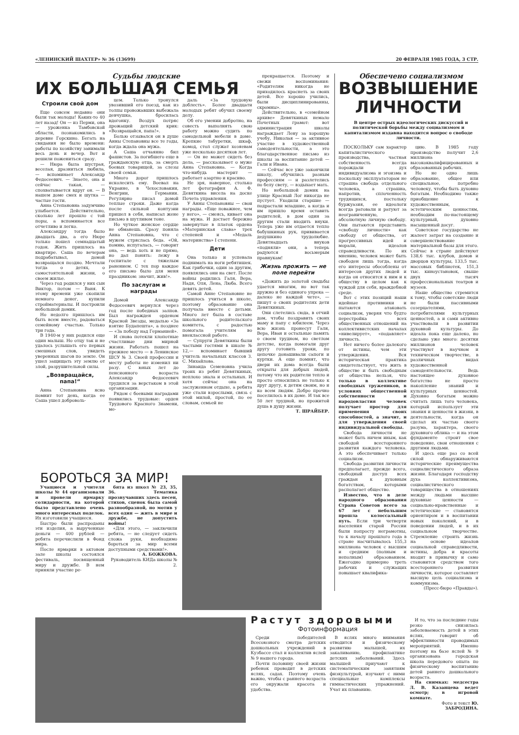«ЛЕНИНСКИЙ ШАХТЕР» № 36 (13699) 20 ФЕВРАЛЯ 1985 ГОДА, 3 СТР.
Судьбы людские
ИХ БОЛЬШАЯ СЕМЬЯ
Строили свой дом
Еще совсем недавно они были так молоды! Каких-то 40 лет назад! Он — из Перми, она — уроженка Тамбовской области, познакомились в деревне Горскино. Бегать на свидания не было времени: работы по хозяйству занимали весь день и вечер. Вот и решили пожениться сразу.
— Нюра была шустрая, веселая, дразниться любила, — вспоминает Александр Федосеевич. — Знаете, она и сейчас такая, — спохватывается вдруг он. — В нашем доме смех и шутка — частые гости.
Анна Степановна задумчиво улыбается. Действительно, сколько лет прошло с той поры, а вспоминается все отчетливо и легко.
Александру тогда было двадцать два, а его Нюре только пошел семнадцатый годок. Жить пришлось на квартире. Саша по вечерам подрабатывал, домой возвращался поздно. Мечтали тогда о детях, о самостоятельной жизни, о своем жилье.
Через год родился у них сын Виктор, потом — Ваня. К этому времени уже скопили немного денег, купили стройматериалы. И построили небольшой домик.
Но недолго пришлось им быть всем вместе, радоваться семейному счастью. Только три года.
В 1940-м у них родился еще один малыш. Но отцу так и не удалось услышать его первых смешных слов, увидеть уверенных шагов по земле. Он ушел защищать эту землю от злой, разрушительной силы.
„Возвращайся, папа!“
Анна Степановна ясно помнит тот день, когда ее Саша ушел доброволь-
цем. Только тронулся увозивший его поезд, как из толпы провожавших выбежала девчушка, бросилась вдогонку. Воздух потряс дрожащий детский крик: «Возвращайся, папа!».
Болью отзывался он в душе Анны Степановны все те годы, когда ждала она мужа.
А Саша отчаянно бил фашистов. За погибшего еще в гражданскую отца, за смерть боевых товарищей, за слезы своей семьи.
Много дорог пришлось исколесить ему. Воевал на Украине, в Чехословакии, Венгрии, Германии. Регулярно писал домой теплые строки. Даже когда после сильной контузии пришел в себя, написал жене письмо в шутливом тоне.
Но чуткое женское сердце не обманешь. Сразу поняла Анна Степановна, что с мужем стряслась беда. «Ой, помню, испугалась, — говорит она, — ведь хоть и не прямо, но дал понять: лежу в госпитале с тяжелым ранением. С тех пор каждое его письмо было для меня праздником: значит, жив!».
По заслугам и награды
Домой Александр Федосеевич вернулся через год после победных залпов. Был награжден орденом Красной Звезды, медалью «За взятие Будапешта», а позднее — «За победу над Германией».
И снова потекли хлопотные счастливые дни мирной жизни. Работать пошел на прежнее место — в Ленинское ШСУ № 3. Своей профессии и месту работы не изменил ни разу. С юных лет до пенсионного возраста Александр Федосеевич трудился за верстаком в этой организации.
Рядом с боевыми наградами появились трудовые: орден Трудового Красного Знамени, ме-
даль «За трудовую доблесть». Более двадцати молодых ребят обучил своему делу.
Об его умении добротно, на совесть выполнять свою работу можно судить по самодельной мебели в доме. Крепкие табуретки, шкаф, комод, стол служат хозяевам уже несколько десятков лет.
— Он не может сидеть без дела, — рассказывает о муже Анна Степановна. — Когда что-нибудь мастерит — работает азартно и красиво.
Не зря, наверное, столько лет фотография А. Ф. Девяткина висела на доске Почета управления.
У Анны Степановны — свои награды. «Еще поважнее, чем у него», — смеясь, кивает она на мужа. И достает бережно завернутые в платок ордена «Материнская слава» трех степеней и «Медаль материнства» I степени.
Дети
Она только и успевала поднимать на ноги ребятишек. Как грибочки, один за другим, появлялись они на свет. После войны родились Галя, Вера, Надя, Оля, Лена, Люба. Всего девять детей.
Самой Анне Степановне не пришлось учиться в школе, поэтому образование она получала вместе с детьми. Много лет была в составе школьного родительского комитета, с радостью помогала учителям во внеклассной работе.
— Супруги Девяткины были частыми гостями в школе № 12,— вспоминает бывший учитель начальных классов З. С. Михайлова.
Зинаида Семеновна учила троих из ребят Девяткиных, неплохо знала и остальных. И хотя сейчас она на заслуженном отдыхе, а ребята уже стали взрослыми, связь с этой милой, простой, по ее словам, семьей не
прекращается. Поэтому и свежи воспоминания: «Родителям никогда не приходилось краснеть за своих детей. Все хорошо учились, были дисциплинированны, скромны».
Действительно, в «семейном архиве» Девяткиных немало Почетных грамот: вот администрация школы награждает Лену за хорошую учебу, Николая — за активное участие в художественной самодеятельности, а это благодарственное письмо из школы за воспитание детей — Гали и Ивана.
— Сейчас все уже закончили школу, обучились разным профессиям — и разлетелись по белу свету, — вздыхает мать.
Но небольшой домик на улице Красный Лог никогда не пустует. Уходили старшие — подрастали младшие, а когда и им пришло время оставить родителей, в дом один за другим стали входить внуки. Теперь уже им отдается тепло бабушкиных рук, прививается дедушкино трудолюбие. Девятнадцать внуков «подняли» они, а теперь радуются восьмерым правнукам!
Жизнь прожить — не поле перейти
«Дожить до золотой свадьбы удается многим, но вот так дружно и без единого упрека — далеко не каждой чете», — пишут о своих родителях дети Девяткиных.
Они слетелись сюда, в отчий дом, чтобы поздравить своих маму и папу с юбилеем. Через всю жизнь пронесут Галя, Вера, Иван и остальные память о своем трудном, но светлом детстве, когда помогали друг другу готовить уроки, по цепочке донашивали сапоги и куртки. А еще помнят, что двери их дома всегда были открыты для добрых людей, потому что их родители тепло и просто относились не только к друг другу, к детям своим, но и ко всем людям. Добро прочно поселилось в их доме. И так все 50 лет трудной, но прожитой душа в душу жизни.
Т. ШРАЙБЕР.
Обеспечено социализмом
ВОЗВЫШЕНИЕ ЛИЧНОСТИ
В центре острых идеологических дискуссий и политической борьбы между социализмом и капитализмом издавна находится вопрос о свободе личности.
ПОСКОЛЬКУ сам характер капиталистического производства, частная собственность всегда порождали дух индивидуализма и эгоизма и поскольку эксплуататорам не страшна свобода отдельного человека, а страшна, напротив, сплоченность трудящихся, постольку буржуазия, ее идеологи всегда ратовали и ратуют за неограниченную, абсолютную личную свободу. Они пытаются представить «свободу личности» как свободу от общества, от прогрессивных идей и морали, идеалов справедливости. По их мнению, человек может быть свободен лишь тогда, когда его интересы обособлены от интересов других людей и когда он относится к ним и к обществу в целом как к чуждой для себя, враждебной среде.
Вот с этих позиций наши идейные противники и пытаются атаковать социализм, уверяя что будто перестройка всех общественных отношений на коллективистских началах «нивелирует», «подавляет» личность.
Нет ничего более далекого от истины, чем эти утверждения. Вся историческая практика свидетельствует, что жить в обществе и быть свободным от общества нельзя, что только в коллективе свободных тружеников, в условиях общественной собственности и народовластия человек получает простор для применения своих способностей, а значит, и для утверждения своей индивидуальной свободы.
Свобода личности не может быть ничем иным, как свободой всестороннего развития каждого человека. А это обеспечивает только социализм.
Свобода развития личности предполагает, прежде всего, свободный доступ всех граждан к духовным богатствам, которыми располагает общество.
Известно, что в деле народного образования Страна Советов всего за 67 лет с небольшим прошла колоссальный путь. Если три четверти населения старой России были попросту неграмотны, то к началу прошлого года в стране насчитывалось 155,3 миллиона человек с высшим и средним (полным и неполным) образованием. Ежегодно примерно треть рабочих и служащих повышает квалифика-
цию. В 1985 году производство получит 2,6 миллиона высококвалифицированных и образованных рабочих.
Но не одно лишь образование, общее или специальное, потребно человеку, чтобы быть духовно богатым. Необходимо также приобщение к художественным, эстетическим ценностям, необходим по-настоящему культурный, духовно насыщенный досуг.
Советское государство не жалеет затрат на создание и совершенствование материальной базы для этого. Сейчас в стране действуют 138,6 тыс. клубов, домов и дворцов культуры, 133,5 тыс. массовых библиотек, 151,3 тыс. киноустановок, свыше двух тысяч профессиональных театров и музеев.
Наше общество стремится к тому, чтобы советские люди не были пассивными созерцателями, потребителями культурных ценностей, а и сами активно участвовали в развитии духовной культуры. До идеала пока еще далеко, но сделано уже много: десятки миллионов человек участвуют в научном и техническом творчестве, в различных видах художественной самодеятельности. Ведь настоящее духовное богатство не просто накопление знаний и культурных ценностей. Духовно богатым можно считать лишь того человека, который использует эти знания и ценности в жизни, в деятельности, когда он сделал их частью своего разума, характера, своего духовного облика — и на этом фундаменте строит свое поведение, свои отношения с другими людьми.
И здесь еще раз со всей силой обнаруживаются исторические преимущества социалистического образа жизни. Благодаря господству духа коллективизма, социалистического товарищества в отношениях между людьми высшие духовные ценности — социально-нравственные и эстетические — становятся ориентиром и в воспитании новых поколений, и в поведении людей, и в их социальном творчестве. Стремление строить жизнь на основе идеалов социальной справедливости, истины, добра и красоты входит в привычку и само становится средством того всестороннего развития личности, которое составляет высшую цель социализма и коммунизма.
(Пресс-бюро «Правды»).
БОРОТЬСЯ ЗА МИР!
Учащиеся и учителя школы № 44 организовали и провели ярмарку солидарности, на которой было представлено очень много интересных поделок. Их изготовили учащиеся.
Быстро были распроданы эти изделия, а вырученные деньги — 400 рублей — ребята перечислили в Фонд мира.
После ярмарки в актовом зале школы состоялся фестиваль, посвященный миру и дружбе. В нем приняли участие ре-
бята из школ № 23, 35, 36. Тематика прозвучавших здесь песен, стихов, сценок была самой разнообразной, но мотив у всех один — жить в мире и дружбе, не допустить войны!
«Для этого, — заключили ребята, — не следует сидеть сложа руки, необходимо бороться за мир всеми доступными средствами!».
А. БОЖКОВА.
Руководитель КИДа школы № 2.
Растут здоровыми
Фотоинформация
Среди победителей Всесоюзного смотра детских дошкольных учреждений в Кузбассе стал и коллектив яслей № 9 нашего города.
Почти половину своей жизни ребенок проводит в детских яслях, садах. Поэтому очень важно, чтобы с раннего возраста его окружали красота и удобства.
В яслях много внимания отводится и физическому развитию малышей, их закаливанию, профилактике детских заболеваний. Здесь малышей приучают к систематическим занятиям физкультурой, изучают с ними специальные комплексы гимнастических упражнений. Учат их плаванию.
И то, что за последние годы резко снизилась заболеваемость детей в этих яслях, говорит об эффективности проводимых мероприятий. Именно поэтому на базе яслей № 9 организована городская школа передового опыта по физическому воспитанию детей раннего дошкольного возраста.
На снимках: медсестра Л. В. Казанцева ведет осмотр; в игровой комнате.
Фото и текст Ю. ЗАБРОДИНА.